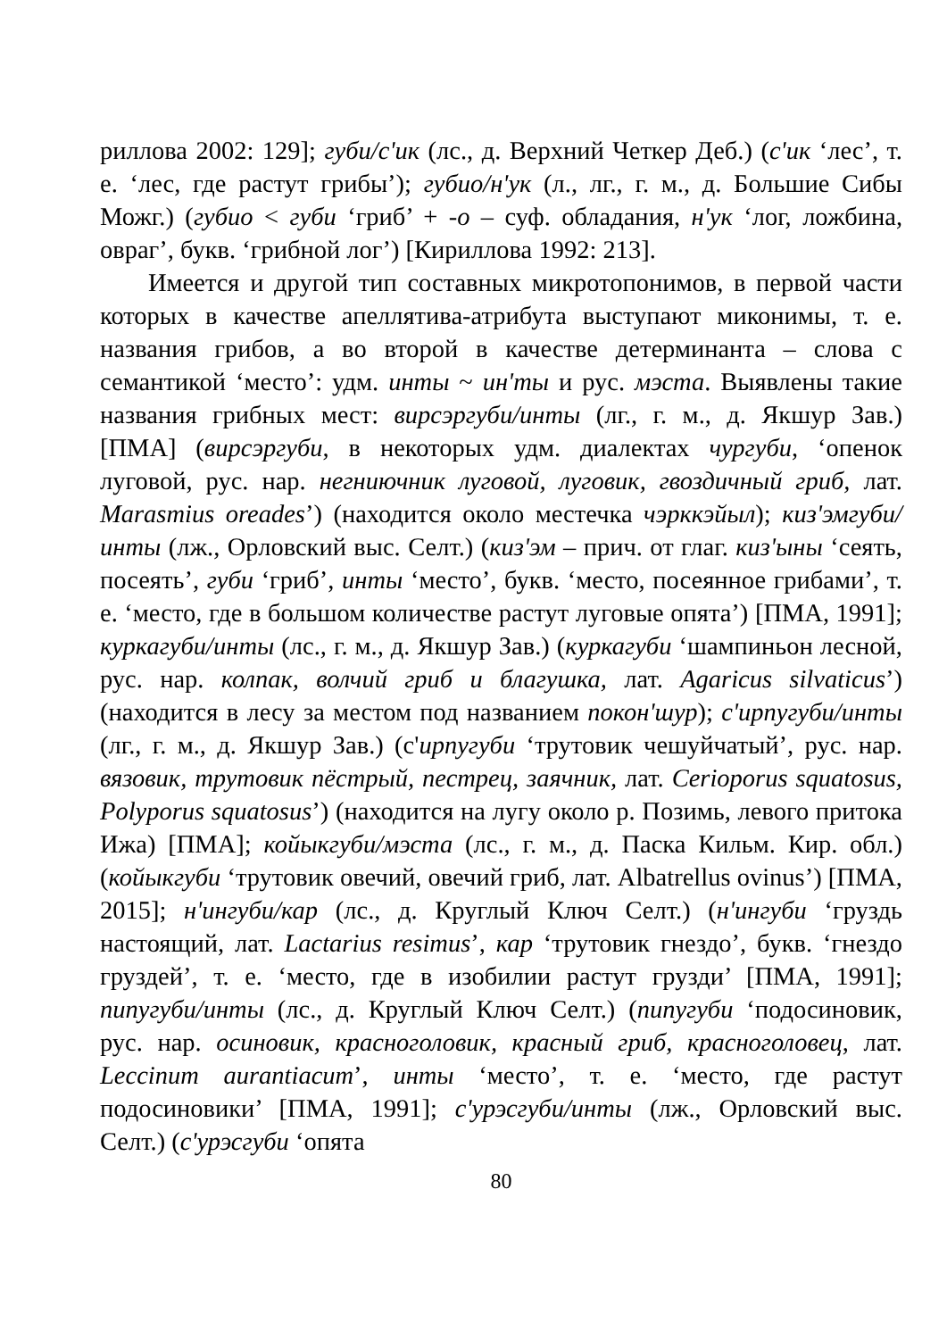риллова 2002: 129]; губи/с'ик (лс., д. Верхний Четкер Деб.) (с'ик ‘лес’, т. е. ‘лес, где растут грибы’); губио/н'ук (л., лг., г. м., д. Большие Сибы Можг.) (губио < губи ‘гриб’ + -о – суф. обладания, н'ук ‘лог, ложбина, овраг’, букв. ‘грибной лог’) [Кириллова 1992: 213].
Имеется и другой тип составных микротопонимов, в первой части которых в качестве апеллятива-атрибута выступают миконимы, т. е. названия грибов, а во второй в качестве детерминанта – слова с семантикой ‘место’: удм. инты ~ ин'ты и рус. мэста. Выявлены такие названия грибных мест: вирсэргуби/инты (лг., г. м., д. Якшур Зав.) [ПМА] (вирсэргуби, в некоторых удм. диалектах чургуби, ‘опенок луговой, рус. нар. негниючник луговой, луговик, гвоздичный гриб, лат. Marasmius oreades’) (находится около местечка чэрккэйыл); киз'эмгуби/инты (лж., Орловский выс. Селт.) (киз'эм – прич. от глаг. киз'ыны ‘сеять, посеять’, губи ‘гриб’, инты ‘место’, букв. ‘место, посеянное грибами’, т. е. ‘место, где в большом количестве растут луговые опята’) [ПМА, 1991]; куркагуби/инты (лс., г. м., д. Якшур Зав.) (куркагуби ‘шампиньон лесной, рус. нар. колпак, волчий гриб и благушка, лат. Agaricus silvaticus’) (находится в лесу за местом под названием покон'шур); с'ирпугуби/инты (лг., г. м., д. Якшур Зав.) (с'ирпугуби ‘трутовик чешуйчатый’, рус. нар. вязовик, трутовик пёстрый, пестрец, заячник, лат. Cerioporus squatosus, Polyporus squatosus’) (находится на лугу около р. Позимь, левого притока Ижа) [ПМА]; койыкгуби/мэста (лс., г. м., д. Паска Кильм. Кир. обл.) (койыкгуби ‘трутовик овечий, овечий гриб, лат. Albatrellus ovinus’) [ПМА, 2015]; н'ингуби/кар (лс., д. Круглый Ключ Селт.) (н'ингуби ‘груздь настоящий, лат. Lactarius resimus’, кар ‘трутовик гнездо’, букв. ‘гнездо груздей’, т. е. ‘место, где в изобилии растут грузди’ [ПМА, 1991]; пипугуби/инты (лс., д. Круглый Ключ Селт.) (пипугуби ‘подосиновик, рус. нар. осиновик, красноголовик, красный гриб, красноголовец, лат. Leccinum aurantiacum’, инты ‘место’, т. е. ‘место, где растут подосиновики’ [ПМА, 1991]; с'урэсгуби/инты (лж., Орловский выс. Селт.) (с'урэсгуби ‘опята
80